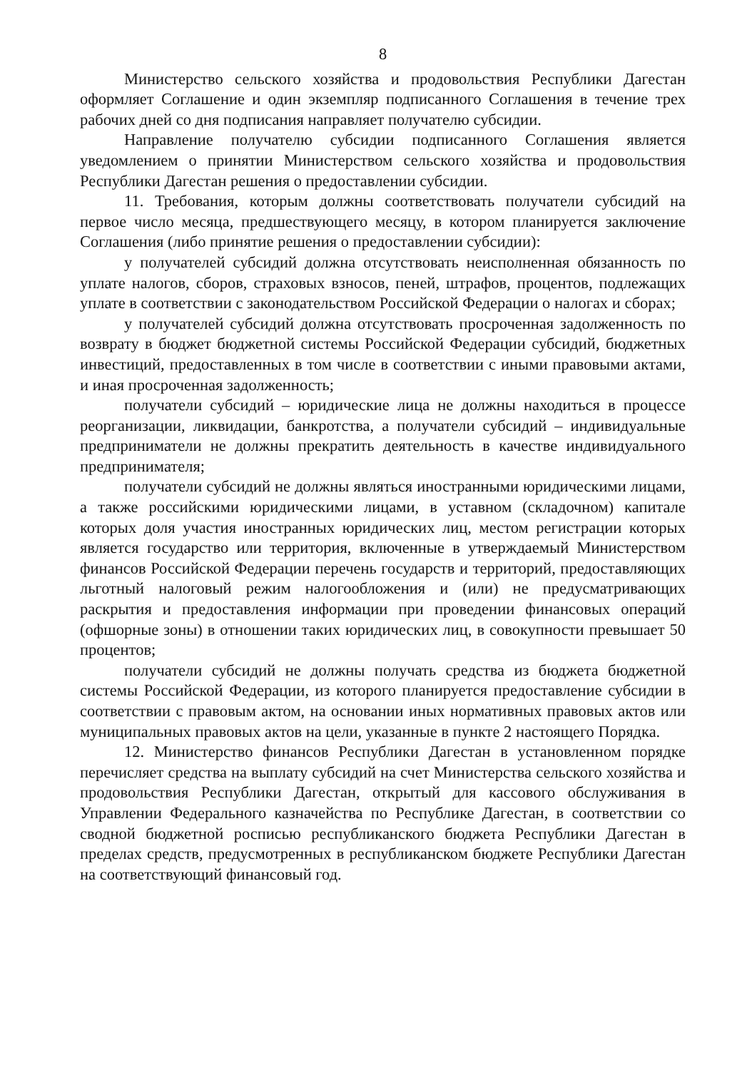8
Министерство сельского хозяйства и продовольствия Республики Дагестан оформляет Соглашение и один экземпляр подписанного Соглашения в течение трех рабочих дней со дня подписания направляет получателю субсидии.
Направление получателю субсидии подписанного Соглашения является уведомлением о принятии Министерством сельского хозяйства и продовольствия Республики Дагестан решения о предоставлении субсидии.
11. Требования, которым должны соответствовать получатели субсидий на первое число месяца, предшествующего месяцу, в котором планируется заключение Соглашения (либо принятие решения о предоставлении субсидии):
у получателей субсидий должна отсутствовать неисполненная обязанность по уплате налогов, сборов, страховых взносов, пеней, штрафов, процентов, подлежащих уплате в соответствии с законодательством Российской Федерации о налогах и сборах;
у получателей субсидий должна отсутствовать просроченная задолженность по возврату в бюджет бюджетной системы Российской Федерации субсидий, бюджетных инвестиций, предоставленных в том числе в соответствии с иными правовыми актами, и иная просроченная задолженность;
получатели субсидий – юридические лица не должны находиться в процессе реорганизации, ликвидации, банкротства, а получатели субсидий – индивидуальные предприниматели не должны прекратить деятельность в качестве индивидуального предпринимателя;
получатели субсидий не должны являться иностранными юридическими лицами, а также российскими юридическими лицами, в уставном (складочном) капитале которых доля участия иностранных юридических лиц, местом регистрации которых является государство или территория, включенные в утверждаемый Министерством финансов Российской Федерации перечень государств и территорий, предоставляющих льготный налоговый режим налогообложения и (или) не предусматривающих раскрытия и предоставления информации при проведении финансовых операций (офшорные зоны) в отношении таких юридических лиц, в совокупности превышает 50 процентов;
получатели субсидий не должны получать средства из бюджета бюджетной системы Российской Федерации, из которого планируется предоставление субсидии в соответствии с правовым актом, на основании иных нормативных правовых актов или муниципальных правовых актов на цели, указанные в пункте 2 настоящего Порядка.
12. Министерство финансов Республики Дагестан в установленном порядке перечисляет средства на выплату субсидий на счет Министерства сельского хозяйства и продовольствия Республики Дагестан, открытый для кассового обслуживания в Управлении Федерального казначейства по Республике Дагестан, в соответствии со сводной бюджетной росписью республиканского бюджета Республики Дагестан в пределах средств, предусмотренных в республиканском бюджете Республики Дагестан на соответствующий финансовый год.